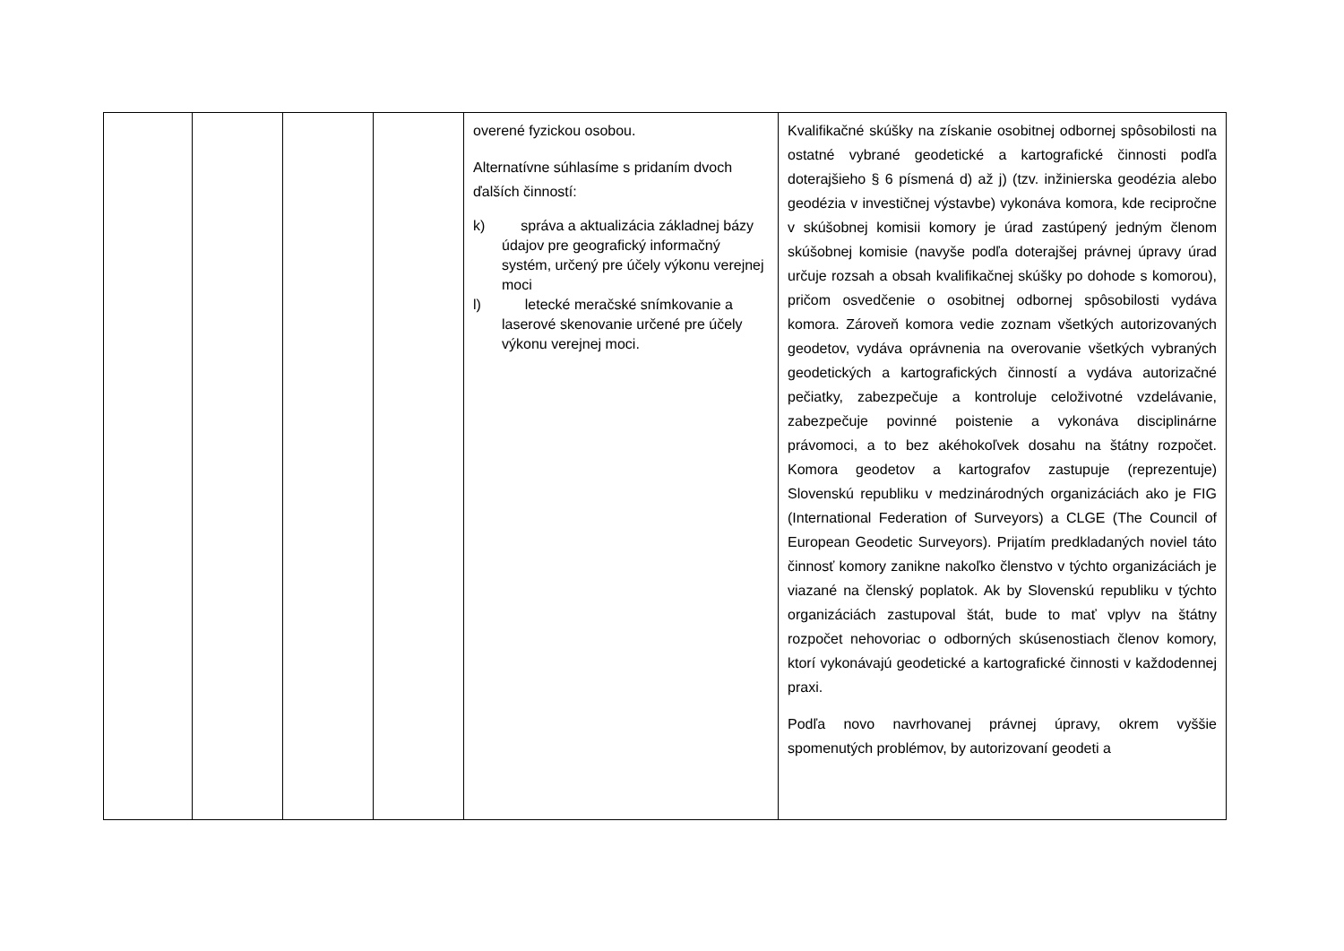| | | | | overené fyzickou osobou. Alternatívne súhlasíme s pridaním dvoch ďalších činností: k) správa a aktualizácia základnej bázy údajov pre geografický informačný systém, určený pre účely výkonu verejnej moci l) letecké meračské snímkovanie a laserové skenovanie určené pre účely výkonu verejnej moci. | Kvalifikačné skúšky na získanie osobitnej odbornej spôsobilosti na ostatné vybrané geodetické a kartografické činnosti podľa doterajšieho § 6 písmená d) až j) (tzv. inžinierska geodézia alebo geodézia v investičnej výstavbe) vykonáva komora, kde recipročne v skúšobnej komisii komory je úrad zastúpený jedným členom skúšobnej komisie (navyše podľa doterajšej právnej úpravy úrad určuje rozsah a obsah kvalifikačnej skúšky po dohode s komorou), pričom osvedčenie o osobitnej odbornej spôsobilosti vydáva komora. Zároveň komora vedie zoznam všetkých autorizovaných geodetov, vydáva oprávnenia na overovanie všetkých vybraných geodetických a kartografických činností a vydáva autorizačné pečiatky, zabezpečuje a kontroluje celoživotné vzdelávanie, zabezpečuje povinné poistenie a vykonáva disciplinárne právomoci, a to bez akéhokoľvek dosahu na štátny rozpočet. Komora geodetov a kartografov zastupuje (reprezentuje) Slovenskú republiku v medzinárodných organizáciách ako je FIG (International Federation of Surveyors) a CLGE (The Council of European Geodetic Surveyors). Prijatím predkladaných noviel táto činnosť komory zanikne nakoľko členstvo v týchto organizáciách je viazané na členský poplatok. Ak by Slovenskú republiku v týchto organizáciách zastupoval štát, bude to mať vplyv na štátny rozpočet nehovoriac o odborných skúsenostiach členov komory, ktorí vykonávajú geodetické a kartografické činnosti v každodennej praxi. Podľa novo navrhovanej právnej úpravy, okrem vyššie spomenutých problémov, by autorizovaní geodeti a |